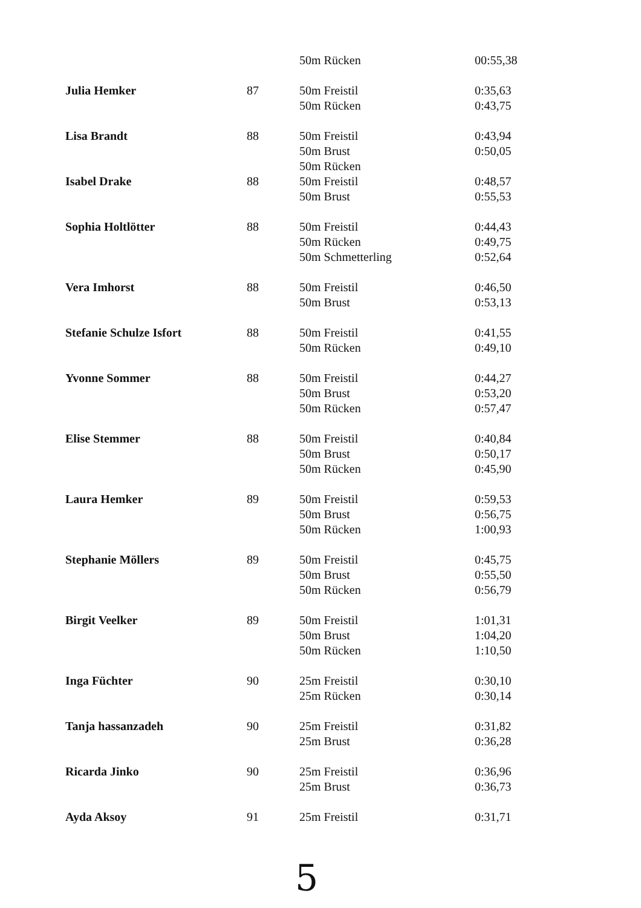| | | 50m Rücken | 00:55,38 |
| Julia Hemker | 87 | 50m Freistil | 0:35,63 |
| | | 50m Rücken | 0:43,75 |
| Lisa Brandt | 88 | 50m Freistil | 0:43,94 |
| | | 50m Brust | 0:50,05 |
| | | 50m Rücken | |
| Isabel Drake | 88 | 50m Freistil | 0:48,57 |
| | | 50m Brust | 0:55,53 |
| Sophia Holtlötter | 88 | 50m Freistil | 0:44,43 |
| | | 50m Rücken | 0:49,75 |
| | | 50m Schmetterling | 0:52,64 |
| Vera Imhorst | 88 | 50m Freistil | 0:46,50 |
| | | 50m Brust | 0:53,13 |
| Stefanie Schulze Isfort | 88 | 50m Freistil | 0:41,55 |
| | | 50m Rücken | 0:49,10 |
| Yvonne Sommer | 88 | 50m Freistil | 0:44,27 |
| | | 50m Brust | 0:53,20 |
| | | 50m Rücken | 0:57,47 |
| Elise Stemmer | 88 | 50m Freistil | 0:40,84 |
| | | 50m Brust | 0:50,17 |
| | | 50m Rücken | 0:45,90 |
| Laura Hemker | 89 | 50m Freistil | 0:59,53 |
| | | 50m Brust | 0:56,75 |
| | | 50m Rücken | 1:00,93 |
| Stephanie Möllers | 89 | 50m Freistil | 0:45,75 |
| | | 50m Brust | 0:55,50 |
| | | 50m Rücken | 0:56,79 |
| Birgit Veelker | 89 | 50m Freistil | 1:01,31 |
| | | 50m Brust | 1:04,20 |
| | | 50m Rücken | 1:10,50 |
| Inga Füchter | 90 | 25m Freistil | 0:30,10 |
| | | 25m Rücken | 0:30,14 |
| Tanja hassanzadeh | 90 | 25m Freistil | 0:31,82 |
| | | 25m Brust | 0:36,28 |
| Ricarda Jinko | 90 | 25m Freistil | 0:36,96 |
| | | 25m Brust | 0:36,73 |
| Ayda Aksoy | 91 | 25m Freistil | 0:31,71 |
5